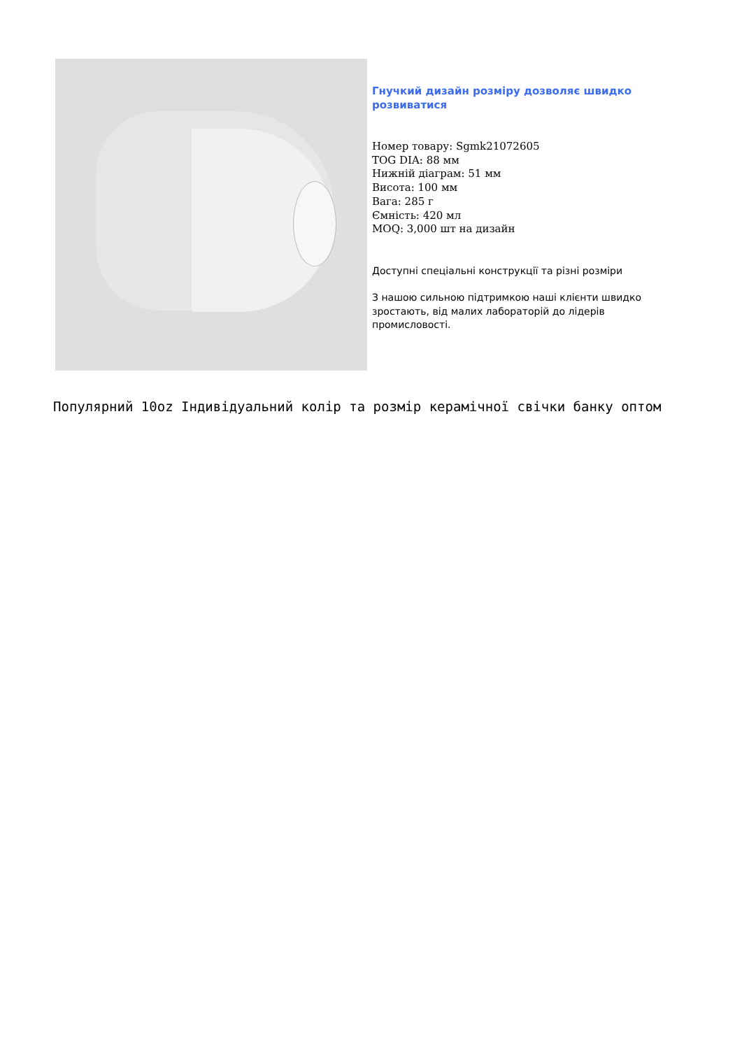Гнучкий дизайн розміру дозволяє швидко розвиватися
Номер товару: Sgmk21072605
TOG DIA: 88 мм
Нижній діаграм: 51 мм
Висота: 100 мм
Вага: 285 г
Ємність: 420 мл
MOQ: 3,000 шт на дизайн
Доступні спеціальні конструкції та різні розміри
З нашою сильною підтримкою наші клієнти швидко зростають, від малих лабораторій до лідерів промисловості.
Популярний 10oz Індивідуальний колір та розмір керамічної свічки банку оптом